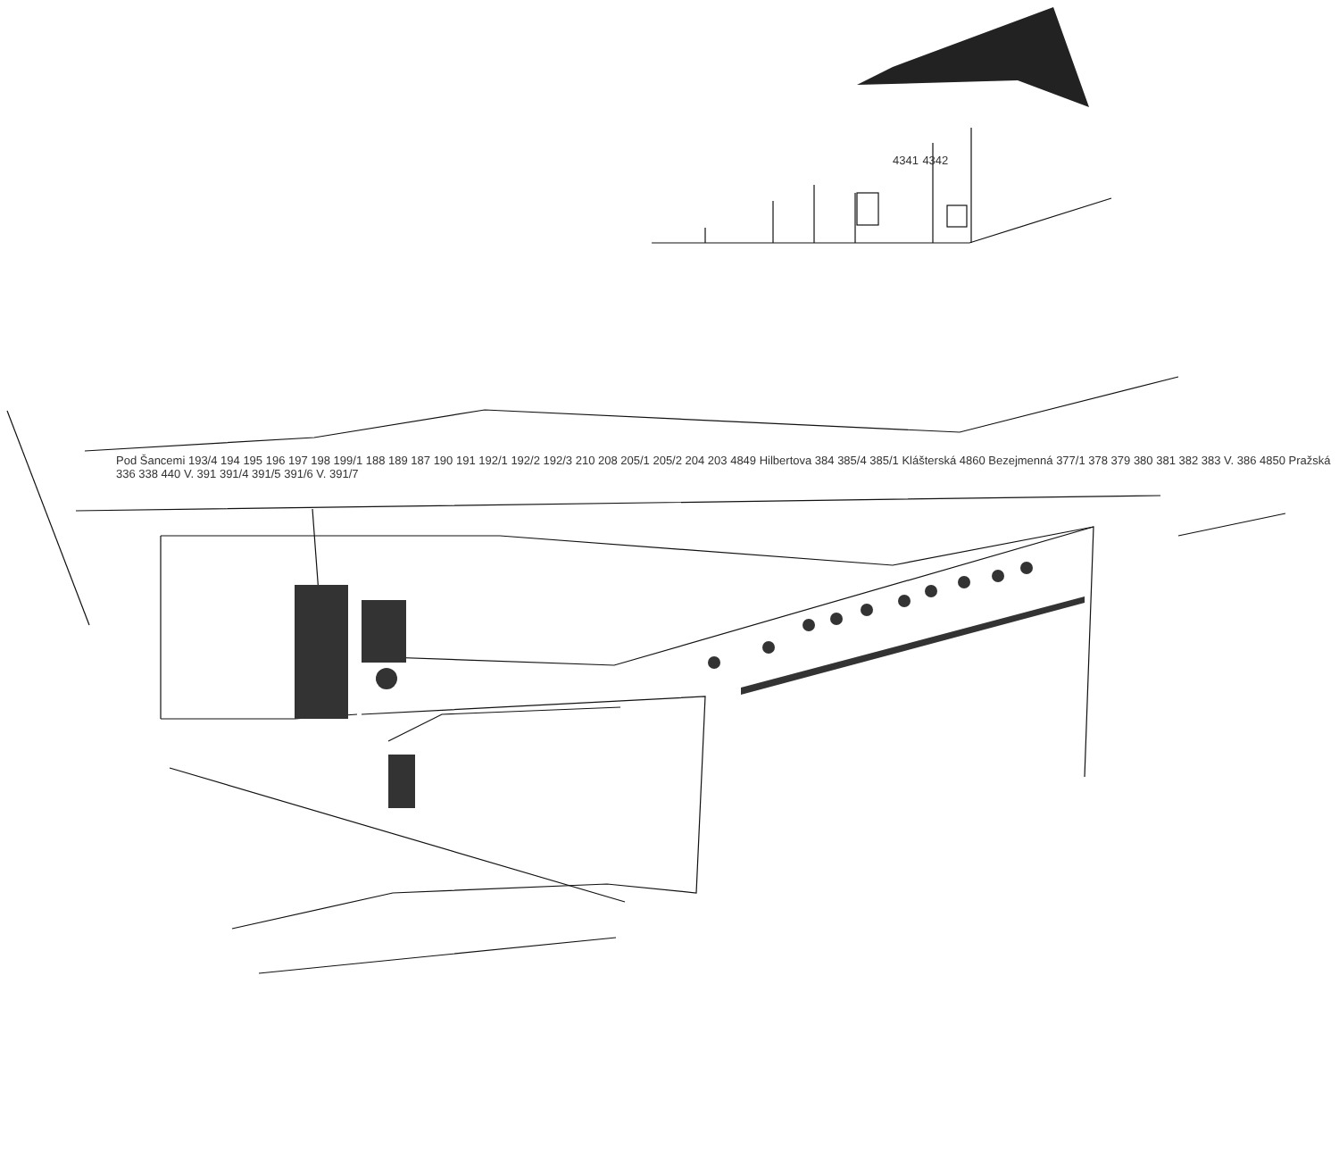4341 4342
Pod Šancemi 193/4 194 195 196 197 198 199/1 188 189 187 190 191 192/1 192/2 192/3 210 208 205/1 205/2 204 203 4849 Hilbertova 384 385/4 385/1 Klášterská 4860 Bezejmenná 377/1 378 379 380 381 382 383 V. 386 4850 Pražská 336 338 440 V. 391 391/4 391/5 391/6 V. 391/7